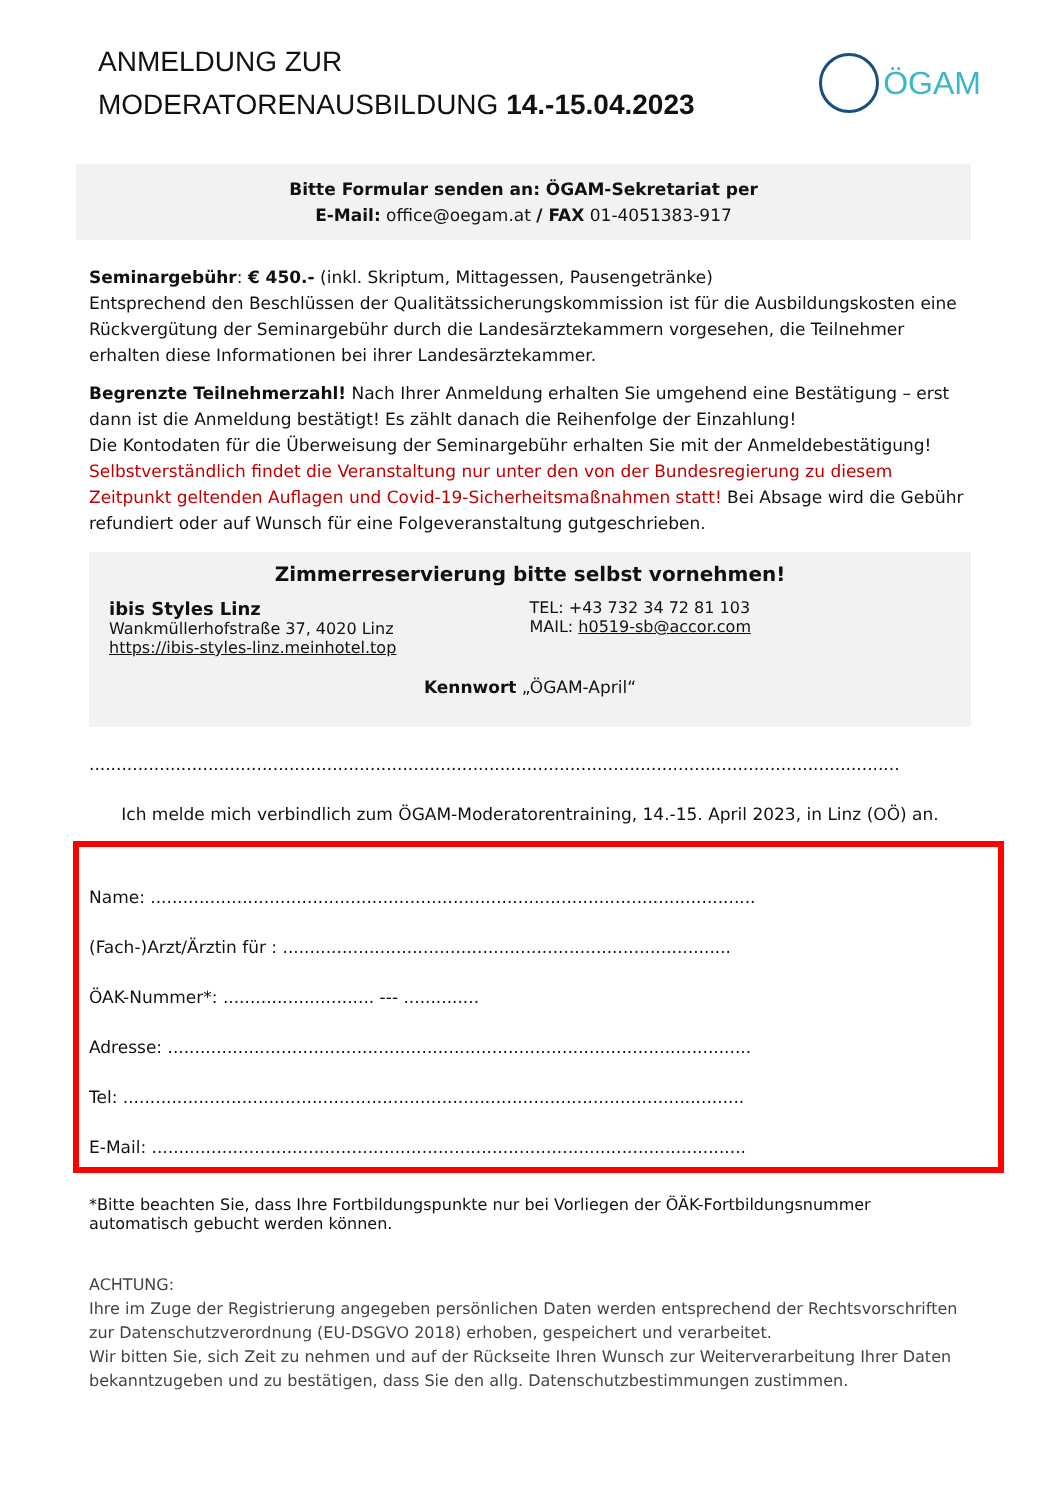ANMELDUNG ZUR
MODERATORENAUSBILDUNG 14.-15.04.2023
ÖGAM
Bitte Formular senden an: ÖGAM-Sekretariat per
E-Mail: office@oegam.at / FAX 01-4051383-917
Seminargebühr: € 450.- (inkl. Skriptum, Mittagessen, Pausengetränke)
Entsprechend den Beschlüssen der Qualitätssicherungskommission ist für die Ausbildungskosten eine Rückvergütung der Seminargebühr durch die Landesärztekammern vorgesehen, die Teilnehmer erhalten diese Informationen bei ihrer Landesärztekammer.
Begrenzte Teilnehmerzahl! Nach Ihrer Anmeldung erhalten Sie umgehend eine Bestätigung – erst dann ist die Anmeldung bestätigt! Es zählt danach die Reihenfolge der Einzahlung!
Die Kontodaten für die Überweisung der Seminargebühr erhalten Sie mit der Anmeldebestätigung!
Selbstverständlich findet die Veranstaltung nur unter den von der Bundesregierung zu diesem Zeitpunkt geltenden Auflagen und Covid-19-Sicherheitsmaßnahmen statt! Bei Absage wird die Gebühr refundiert oder auf Wunsch für eine Folgeveranstaltung gutgeschrieben.
Zimmerreservierung bitte selbst vornehmen!
ibis Styles Linz
Wankmüllerhofstraße 37, 4020 Linz
https://ibis-styles-linz.meinhotel.top
TEL: +43 732 34 72 81 103
MAIL: h0519-sb@accor.com
Kennwort „ÖGAM-April“
......................................................................................................................................................
Ich melde mich verbindlich zum ÖGAM-Moderatorentraining, 14.-15. April 2023, in Linz (OÖ) an.
Name: ................................................................................................................
(Fach-)Arzt/Ärztin für : ...................................................................................
ÖAK-Nummer*: ............................ --- ..............
Adresse: ............................................................................................................
Tel: ...................................................................................................................
E-Mail: ..............................................................................................................
*Bitte beachten Sie, dass Ihre Fortbildungspunkte nur bei Vorliegen der ÖÄK-Fortbildungsnummer automatisch gebucht werden können.
ACHTUNG:
Ihre im Zuge der Registrierung angegeben persönlichen Daten werden entsprechend der Rechtsvorschriften zur Datenschutzverordnung (EU-DSGVO 2018) erhoben, gespeichert und verarbeitet.
Wir bitten Sie, sich Zeit zu nehmen und auf der Rückseite Ihren Wunsch zur Weiterverarbeitung Ihrer Daten bekanntzugeben und zu bestätigen, dass Sie den allg. Datenschutzbestimmungen zustimmen.